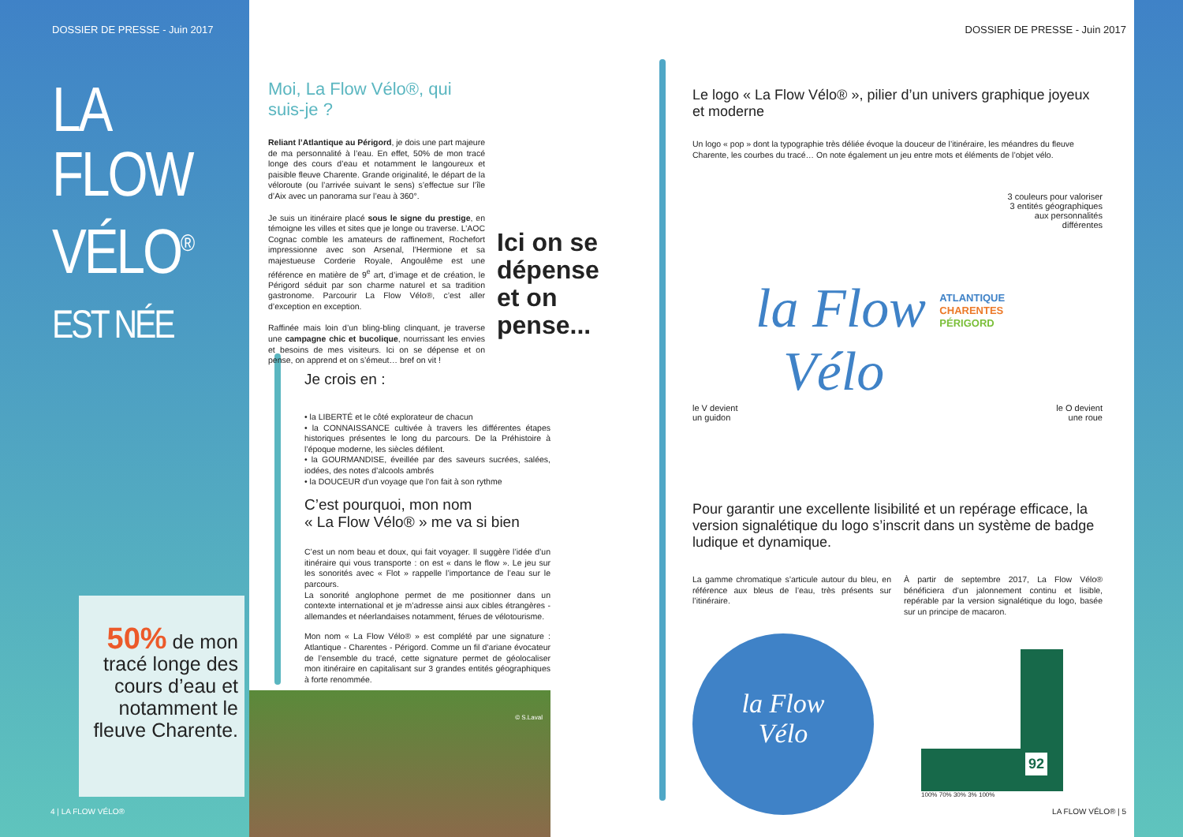DOSSIER DE PRESSE - Juin 2017
LA FLOW VÉLO<sup>®</sup>
EST NÉE
50% de mon tracé longe des cours d’eau et notamment le fleuve Charente.
Moi, La Flow Vélo®, qui suis-je ?
Reliant l’Atlantique au Périgord, je dois une part majeure de ma personnalité à l’eau. En effet, 50% de mon tracé longe des cours d’eau et notamment le langoureux et paisible fleuve Charente. Grande originalité, le départ de la véloroute (ou l’arrivée suivant le sens) s’effectue sur l’île d’Aix avec un panorama sur l’eau à 360°.
Je suis un itinéraire placé sous le signe du prestige, en témoigne les villes et sites que je longe ou traverse. L’AOC Cognac comble les amateurs de raffinement, Rochefort impressionne avec son Arsenal, l’Hermione et sa majestueuse Corderie Royale, Angoulême est une référence en matière de 9<sup>e</sup> art, d’image et de création, le Périgord séduit par son charme naturel et sa tradition gastronome. Parcourir La Flow Vélo®, c’est aller d’exception en exception.
Raffinée mais loin d’un bling-bling clinquant, je traverse une campagne chic et bucolique, nourrissant les envies et besoins de mes visiteurs. Ici on se dépense et on pense, on apprend et on s’émeut… bref on vit !
Ici on se
dépense
et on
pense...
Je crois en :
• la LIBERTÉ et le côté explorateur de chacun
• la CONNAISSANCE cultivée à travers les différentes étapes historiques présentes le long du parcours. De la Préhistoire à l’époque moderne, les siècles défilent.
• la GOURMANDISE, éveillée par des saveurs sucrées, salées, iodées, des notes d’alcools ambrés
• la DOUCEUR d’un voyage que l’on fait à son rythme
C’est pourquoi, mon nom
« La Flow Vélo® » me va si bien
C’est un nom beau et doux, qui fait voyager. Il suggère l’idée d’un itinéraire qui vous transporte : on est « dans le flow ». Le jeu sur les sonorités avec « Flot » rappelle l’importance de l’eau sur le parcours.
La sonorité anglophone permet de me positionner dans un contexte international et je m’adresse ainsi aux cibles étrangères - allemandes et néerlandaises notamment, férues de vélotourisme.
Mon nom « La Flow Vélo® » est complété par une signature : Atlantique - Charentes - Périgord. Comme un fil d’ariane évocateur de l’ensemble du tracé, cette signature permet de géolocaliser mon itinéraire en capitalisant sur 3 grandes entités géographiques à forte renommée.
© S.Laval
DOSSIER DE PRESSE - Juin 2017
Le logo « La Flow Vélo® », pilier d’un univers graphique joyeux et moderne
Un logo « pop » dont la typographie très déliée évoque la douceur de l’itinéraire, les méandres du fleuve Charente, les courbes du tracé… On note également un jeu entre mots et éléments de l’objet vélo.
3 couleurs pour valoriser
3 entités géographiques
aux personnalités
différentes
la Flow ATLANTIQUE
CHARENTES
PÉRIGORD
Vélo
le V devient
un guidon le O devient
une roue
Pour garantir une excellente lisibilité et un repérage efficace, la version signalétique du logo s’inscrit dans un système de badge ludique et dynamique.
La gamme chromatique s’articule autour du bleu, en référence aux bleus de l’eau, très présents sur l’itinéraire.
À partir de septembre 2017, La Flow Vélo® bénéficiera d’un jalonnement continu et lisible, repérable par la version signalétique du logo, basée sur un principe de macaron.
la Flow
Vélo
92
100% 70% 30% 3% 100%
4 | LA FLOW VÉLO® LA FLOW VÉLO® | 5